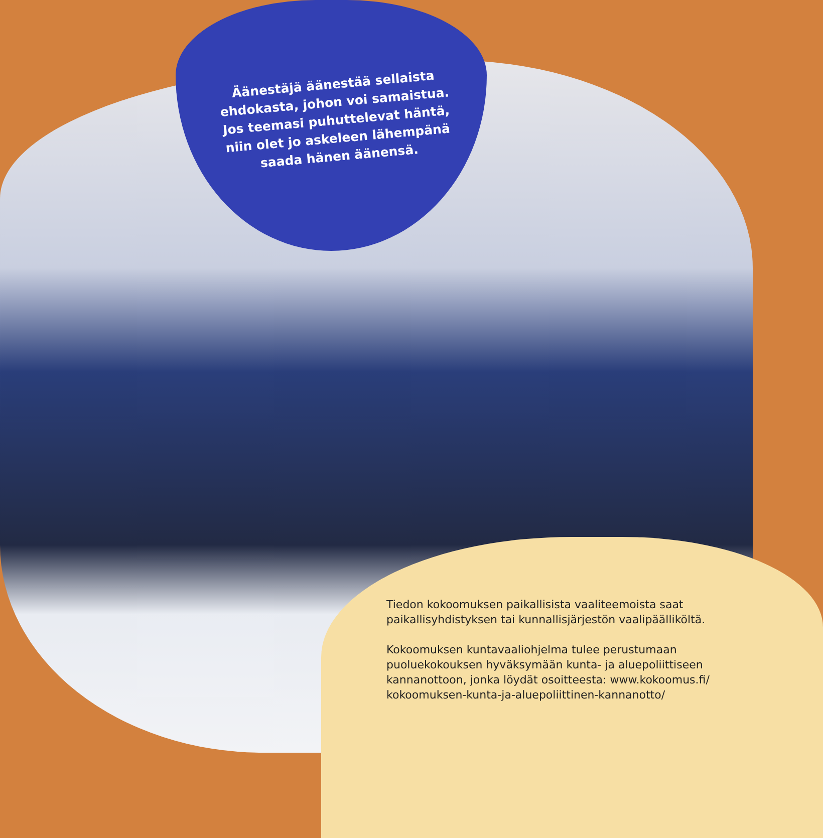Äänestäjä äänestää sellaista ehdokasta, johon voi samaistua. Jos teemasi puhuttelevat häntä, niin olet jo askeleen lähempänä saada hänen äänensä.
Tiedon kokoomuksen paikallisista vaaliteemoista saat paikallisyhdistyksen tai kunnallisjärjestön vaalipäälliköltä.
Kokoomuksen kuntavaaliohjelma tulee perustumaan puoluekokouksen hyväksymään kunta- ja aluepoliittiseen kannanottoon, jonka löydät osoitteesta: www.kokoomus.fi/ kokoomuksen-kunta-ja-aluepoliittinen-kannanotto/